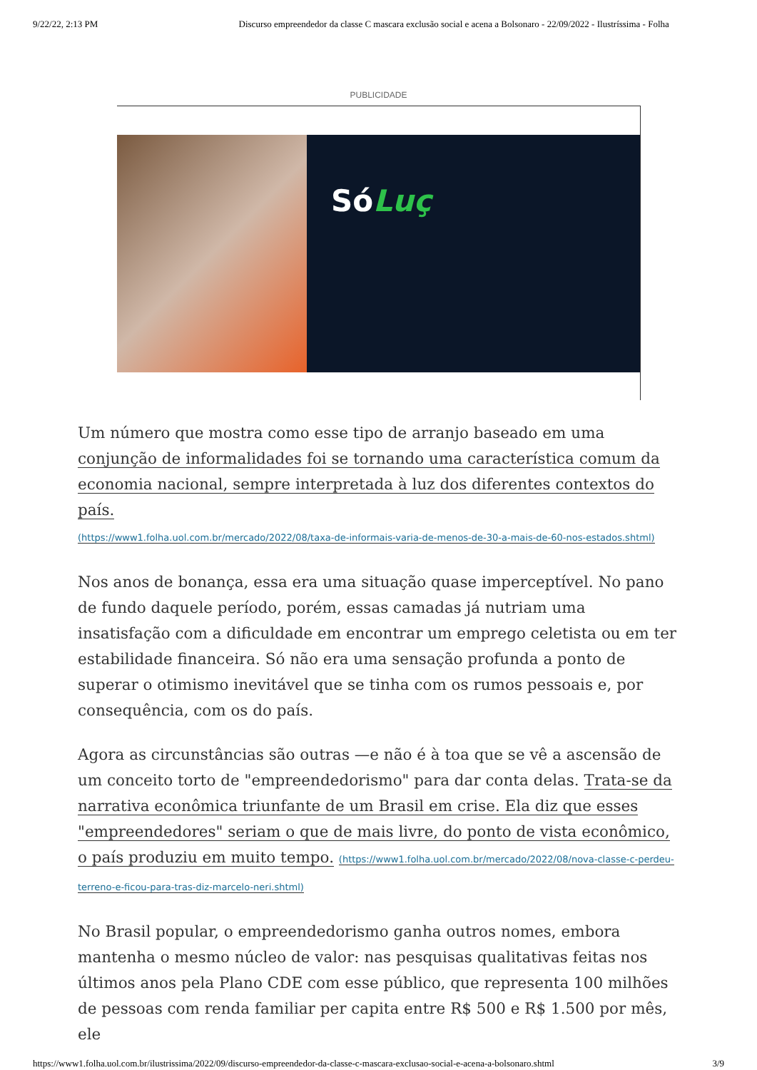9/22/22, 2:13 PM Discurso empreendedor da classe C mascara exclusão social e acena a Bolsonaro - 22/09/2022 - Ilustríssima - Folha
PUBLICIDADE
SóLuç
Um número que mostra como esse tipo de arranjo baseado em uma conjunção de informalidades foi se tornando uma característica comum da economia nacional, sempre interpretada à luz dos diferentes contextos do país.
(https://www1.folha.uol.com.br/mercado/2022/08/taxa-de-informais-varia-de-menos-de-30-a-mais-de-60-nos-estados.shtml)
Nos anos de bonança, essa era uma situação quase imperceptível. No pano de fundo daquele período, porém, essas camadas já nutriam uma insatisfação com a dificuldade em encontrar um emprego celetista ou em ter estabilidade financeira. Só não era uma sensação profunda a ponto de superar o otimismo inevitável que se tinha com os rumos pessoais e, por consequência, com os do país.
Agora as circunstâncias são outras —e não é à toa que se vê a ascensão de um conceito torto de "empreendedorismo" para dar conta delas. Trata-se da narrativa econômica triunfante de um Brasil em crise. Ela diz que esses "empreendedores" seriam o que de mais livre, do ponto de vista econômico, o país produziu em muito tempo. (https://www1.folha.uol.com.br/mercado/2022/08/nova-classe-c-perdeu-terreno-e-ficou-para-tras-diz-marcelo-neri.shtml)
No Brasil popular, o empreendedorismo ganha outros nomes, embora mantenha o mesmo núcleo de valor: nas pesquisas qualitativas feitas nos últimos anos pela Plano CDE com esse público, que representa 100 milhões de pessoas com renda familiar per capita entre R$ 500 e R$ 1.500 por mês, ele
https://www1.folha.uol.com.br/ilustrissima/2022/09/discurso-empreendedor-da-classe-c-mascara-exclusao-social-e-acena-a-bolsonaro.shtml 3/9